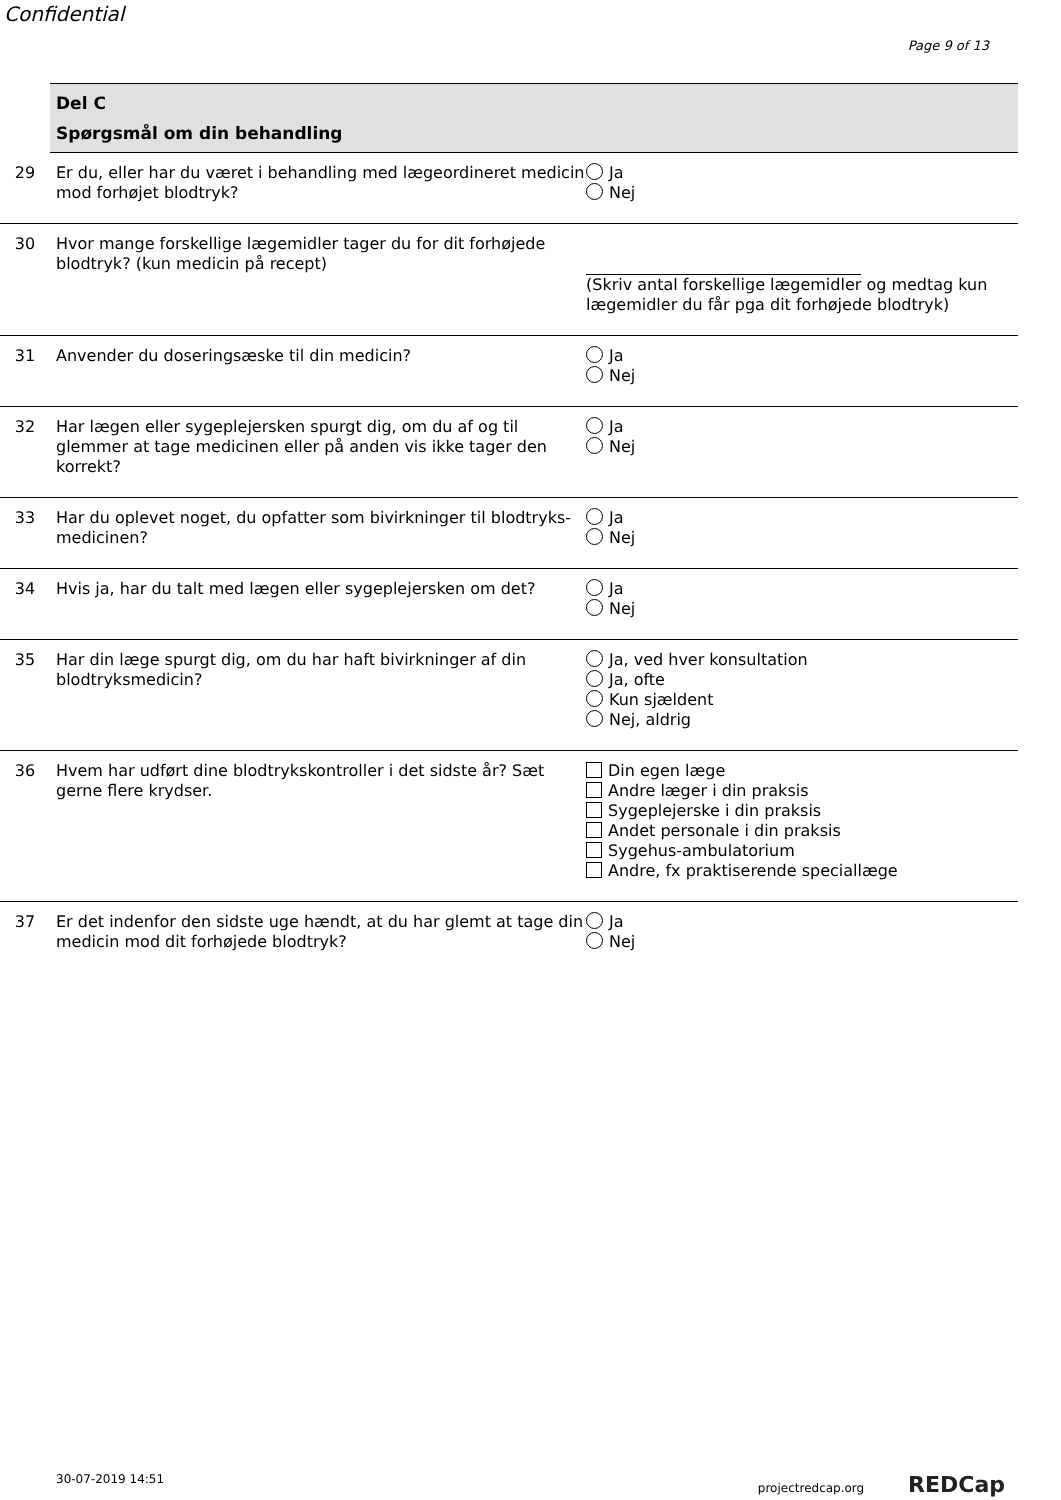Confidential
Page 9 of 13
Del C
Spørgsmål om din behandling
29 Er du, eller har du været i behandling med lægeordineret medicin mod forhøjet blodtryk?
Ja
Nej
30 Hvor mange forskellige lægemidler tager du for dit forhøjede blodtryk? (kun medicin på recept)
(Skriv antal forskellige lægemidler og medtag kun lægemidler du får pga dit forhøjede blodtryk)
31 Anvender du doseringsæske til din medicin? Ja
Nej
32 Har lægen eller sygeplejersken spurgt dig, om du af og til glemmer at tage medicinen eller på anden vis ikke tager den korrekt?
Ja
Nej
33 Har du oplevet noget, du opfatter som bivirkninger til blodtryks-medicinen?
Ja
Nej
34 Hvis ja, har du talt med lægen eller sygeplejersken om det?
Ja
Nej
35 Har din læge spurgt dig, om du har haft bivirkninger af din blodtryksmedicin?
Ja, ved hver konsultation
Ja, ofte
Kun sjældent
Nej, aldrig
36 Hvem har udført dine blodtrykskontroller i det sidste år? Sæt gerne flere krydser.
Din egen læge
Andre læger i din praksis
Sygeplejerske i din praksis
Andet personale i din praksis
Sygehus-ambulatorium
Andre, fx praktiserende speciallæge
37 Er det indenfor den sidste uge hændt, at du har glemt at tage din medicin mod dit forhøjede blodtryk?
Ja
Nej
30-07-2019 14:51 projectredcap.org REDCap